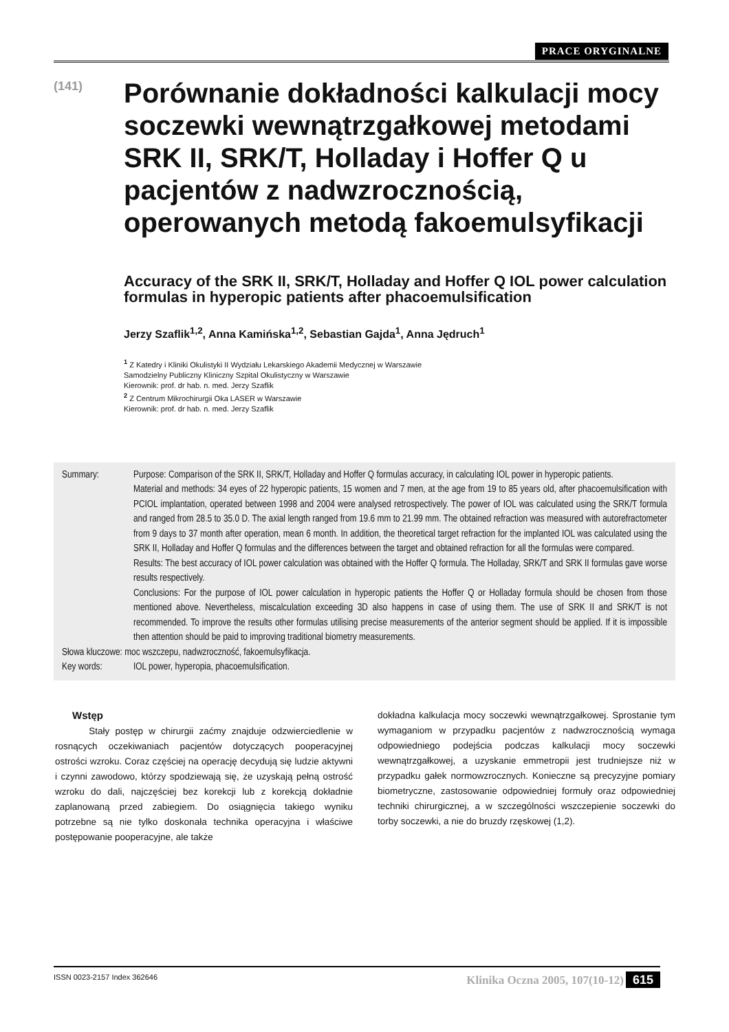PRACE ORYGINALNE
(141)
Porównanie dokładności kalkulacji mocy soczewki wewnątrzgałkowej metodami SRK II, SRK/T, Holladay i Hoffer Q u pacjentów z nadwzrocznością, operowanych metodą fakoemulsyfikacji
Accuracy of the SRK II, SRK/T, Holladay and Hoffer Q IOL power calculation formulas in hyperopic patients after phacoemulsification
Jerzy Szaflik<sup>1,2</sup>, Anna Kamińska<sup>1,2</sup>, Sebastian Gajda<sup>1</sup>, Anna Jędruch<sup>1</sup>
<sup>1</sup> Z Katedry i Kliniki Okulistyki II Wydziału Lekarskiego Akademii Medycznej w Warszawie
Samodzielny Publiczny Kliniczny Szpital Okulistyczny w Warszawie
Kierownik: prof. dr hab. n. med. Jerzy Szaflik
<sup>2</sup> Z Centrum Mikrochirurgii Oka LASER w Warszawie
Kierownik: prof. dr hab. n. med. Jerzy Szaflik
Summary: Purpose: Comparison of the SRK II, SRK/T, Holladay and Hoffer Q formulas accuracy, in calculating IOL power in hyperopic patients.
Material and methods: 34 eyes of 22 hyperopic patients, 15 women and 7 men, at the age from 19 to 85 years old, after phacoemulsification with PCIOL implantation, operated between 1998 and 2004 were analysed retrospectively. The power of IOL was calculated using the SRK/T formula and ranged from 28.5 to 35.0 D. The axial length ranged from 19.6 mm to 21.99 mm. The obtained refraction was measured with autorefractometer from 9 days to 37 month after operation, mean 6 month. In addition, the theoretical target refraction for the implanted IOL was calculated using the SRK II, Holladay and Hoffer Q formulas and the differences between the target and obtained refraction for all the formulas were compared.
Results: The best accuracy of IOL power calculation was obtained with the Hoffer Q formula. The Holladay, SRK/T and SRK II formulas gave worse results respectively.
Conclusions: For the purpose of IOL power calculation in hyperopic patients the Hoffer Q or Holladay formula should be chosen from those mentioned above. Nevertheless, miscalculation exceeding 3D also happens in case of using them. The use of SRK II and SRK/T is not recommended. To improve the results other formulas utilising precise measurements of the anterior segment should be applied. If it is impossible then attention should be paid to improving traditional biometry measurements.
Słowa kluczowe: moc wszczepu, nadwzroczność, fakoemulsyfikacja.
Key words: IOL power, hyperopia, phacoemulsification.
Wstęp
Stały postęp w chirurgii zaćmy znajduje odzwierciedlenie w rosnących oczekiwaniach pacjentów dotyczących pooperacyjnej ostrości wzroku. Coraz częściej na operację decydują się ludzie aktywni i czynni zawodowo, którzy spodziewają się, że uzyskają pełną ostrość wzroku do dali, najczęściej bez korekcji lub z korekcją dokładnie zaplanowaną przed zabiegiem. Do osiągnięcia takiego wyniku potrzebne są nie tylko doskonała technika operacyjna i właściwe postępowanie pooperacyjne, ale także
dokładna kalkulacja mocy soczewki wewnątrzgałkowej. Sprostanie tym wymaganiom w przypadku pacjentów z nadwzrocznością wymaga odpowiedniego podejścia podczas kalkulacji mocy soczewki wewnątrzgałkowej, a uzyskanie emmetropii jest trudniejsze niż w przypadku gałek normowzrocznych. Konieczne są precyzyjne pomiary biometryczne, zastosowanie odpowiedniej formuły oraz odpowiedniej techniki chirurgicznej, a w szczególności wszczepienie soczewki do torby soczewki, a nie do bruzdy rzęskowej (1,2).
ISSN 0023-2157 Index 362646 Klinika Oczna 2005, 107(10-12) 615